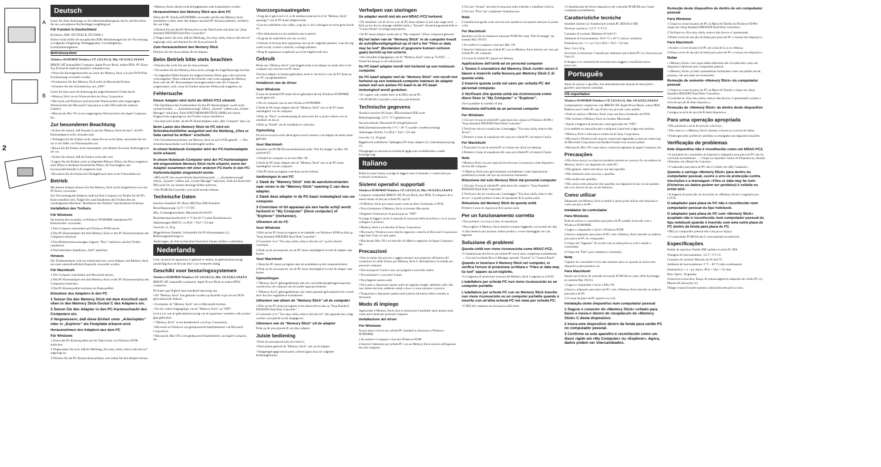A
B
2
Deutsch
Lesen Sie diese Anleitung vor der Inbetriebnahme genau durch, und bewahren Sie sie zum späteren Nachschlagen sorgfältig auf.
Für Kunden in Deutschland
Richtlinie: EMC EN 55022 B, EN 50082-1
Dieses Gerät erfüllt die europäischen EMC-Bestimmungen für die Verwendung in folgender Umgebung: Wohngegenden, Gewerbegebiete, Leichtindustriegebiete.
Betriebssystem
Windows 95/98/98SE/Windows CE 1.0/2.0/2.11, Mac OS 8.5/8.5.1/8.6/9.0
IBM PC/AT kompatibler Computer, Apple Power Book, andere PDA. PC-Karte Typ II Schacht muß als Standard vorhanden sein.
• Wenn Sie Kartengerätetreiber ist, kann der Memory Stick wie eine DOS-Disk Formatierung verwendet werden.
• Formatieren Sie den Memory Stick nicht im Macintosh-Format.
• Schieben Sie den Schreibschutz auf „OFF“.
Lesen Sie bitte auch die Anleitung des angeschlossenen Geräts durch.
• Memory Stick ist ein Warenzeichen der Sony Corporation.
• Microsoft und Windows sind entweder Warenzeichen oder eingetragene Warenzeichen der Microsoft Corporation in den USA und/oder anderen Ländern.
• Macintosh, Mac OS ist ein eingetragenes Warenzeichen der Apple Computer, Inc.
Zur besonderen Beachtung
• Achten Sie darauf, daß Kontakt A und der Memory Stick-Sockel C des PC-Kartenadapters nicht verstaubt sind.
• Verbiegen Sie die Einheit nicht, lassen Sie sie nicht fallen, und stellen Sie sie nie in der Nähe von Wärmequellen auf.
• Bauen Sie die Einheit nicht auseinander, und nehmen Sie keine Änderungen an ihr vor.
• Achten Sie darauf, daß die Einheit nicht naß wird.
• Lagern Sie die Einheit nicht an folgenden Plätzen: Plätze, die Hitze ausgesetzt sind; Plätze in direktem Sonnenlicht; Plätze, die Feuchtigkeit und korrosionsfördernder Luft ausgesetzt sind.
• Bewahren Sie die Einheit bei Nichtgebrauch stets in der Schutzhülle auf.
Betrieb
Mit diesem Adapter können Sie den Memory Stick (nicht mitgeliefert) wie eine PC-Karte verwenden.
Zur Verwendung des Adapters muß auf dem Computer ein Treiber für die PC-Karte installiert sein. Folgen Sie zum Installieren des Treibers den im nachfolgenden Abschnitt "Installation des Treibers" beschriebenen Schritten.
Installation des Treibers
Für Windows
Sie können den normalen, in Windows 95/98/98SE enthaltenen PC-Kartentreiber verwenden.
1 Den Computer einschalten und Windows 95/98 starten.
2 Den PC-Kartenadapter mit dem Memory Stick in den PC-Kartensteckplatz des Computers einsetzen.
3 Den Bildschirmanweisungen folgend, "Next" anklicken und den Treiber installieren.
4 Nach beendeter Installation „End“ anklicken.
Hinweis
Der Treiberassistent wird nur einmal aktiviert, wenn Adapter und Memory Stick mit einer unterschiedlichen Kapazität verwendet werden.
Für Macintosh
1 Den Computer einschalten und Macintosh starten.
2 Den PC-Kartenadapter mit dem Memory Stick in den PC-Kartensteckplatz des Computers einstecken.
3 Das PC-Kartensymbol erscheint im Desktop-Bild.
Einsetzen des Adapters in den PC
1 Setzen Sie den Memory Stick mit dem Anschluß nach oben in den Memory Stick-Sockel C des Adapters ein.
2 Setzen Sie den Adapter in den PC-Kartenschacht des Computers ein.
3 Vergewissern, daß diese Einheit unter „Arbeitsplatz“ oder in „Explorer“ als Festplatte erkannt wird.
Herausnehmen des Adapters aus dem PC
Für Windows
1 Zuerst das PC-Kartensymbol auf der Task-Leiste von Windows 95/98 anklicken.
2 Vergewissern Sie sich, daß die Meldung „You may safely remove this device“ angezeigt ist.
3 Drücken Sie die PC-Karten-Auswurftaste, und ziehen Sie den Adapter heraus.
• Memory Sticks dürfen nicht defragmentiert oder komprimiert werden.
Herausnehmen des Memory Stick aus dem PC
Wenn der PC Windows95/98/98SE verwendet und Sie den Memory Stick entnehmen wollen, ohne den Adapter aus dem PC herauszunehmen, verfahren Sie wie folgt.
1 Klicken Sie auf das PC-Karten-Icon in der Task-Leiste und dann auf „Stop Standard IDE/ESDI Hard Disc Controller“.
2 Vergewissern Sie sich, daß die Meldung „You may safely remove this device“ angezeigt wird, und drücken Sie die Auswurftaste B.
Zum Herausnehmen des Memory Stick
Drücken Sie die Auswurftaste B am Adapter.
Beim Betrieb bitte stets beachten
• Drücken Sie nicht fest auf die Auswurftaste.
• Verwenden Sie den Memory Stick nicht, solange die Zugriffsanzeige leuchtet.
• In folgenden Fällen können die aufgezeichneten Daten ganz oder teilweise verlorengehen: Wenn während des Schreib- oder Lesevorgangs der Memory Stick oder der PC-Kartenadapter herausgenommen oder der Computer ausgeschaltet wird; wenn die Einheit statischer Elektrizität ausgesetzt ist.
Fehlersuche
Dieser Adapter wird nicht als MSAC-PC2 erkannt.
• Die Installation des Gerätetreibers für den PC-Kartenadapter wurde nicht normal beendet. → „Systemsteuerung“ öffnen, „System“ wählen und „Geräte-Manager“ anklicken. Falls SONY/MEMORYSTICK (MSR) mit einem Fragezeichen angezeigt ist, den Treiber erneut installieren.
• Sie sind nicht sicher, ob der PC-Kartenadapter unter „My Computer“ aktiv ist.
Beim Laden des Memory Stick im PC wird ein Schreibschutzfehler ausgelöst und die Meldung „Files or Data cannot be written“ erscheint.
• Der Schreibschutzschieber am Memory Stick ist auf LOCK gestellt. → Den Schreibschutzschieber auf Schreibfreigabe stellen.
In einem Notebook-Computer wird der PC-Kartenadapter nicht erkannt.
In einem Notebook-Computer wird der PC-Kartenadapter mit eingesetztem Memory Stick nicht erkannt, wenn der Adapter zusammen mit einer anderen PC-Karte in den PC-Kartensteckplatz eingesteckt wurde.
• IRQ am PC hat unzureichende Speicherkapazität. → „Systemsteuerung“ öffnen, „System“ wählen und „Geräte-Manager“ anklicken. Falls die Kontroller-IRQ nicht frei ist, können derartige Fehler auftreten.
• Der PCMCIA-Controller wird nicht korrekt erkannt.
Technische Daten
Interface-Standard: PC-Karte ATA/True IDE-Standard
Betriebsspannung: 3,3 V / 5 V DC
Max. Leistungsaufnahme: Maximum 60 mA DC
Betriebstemperaturbereich: 0 °C bis 40 °C (ohne Kondensation)
Abmessungen (B/H/T): ca. 85,6 × 54,0 × 5,0 mm
Gewicht: ca. 30 g
Mitgeliefertes Zubehör: Schutzhülle für PC-Kartenadapter (1), Bedienungsanleitung (1)
Änderungen, die dem technischen Fortschritt dienen, bleiben vorbehalten.
Nederlands
Lees, alvorens de apparatuur in gebruik te nemen, de gebruiksaanwijzing aandachtig door en bewaar deze voor eventuele naslag.
Geschikt voor besturingssystemen
Windows 95/98/98SE/Windows CE 1.0/2.0/2.11, Mac OS 8.5/8.5.1/8.6/9.0
IBM PC/AT compatible computers, Apple Power Book en andere PDA-computers.
PC-kaart type II gleuf moet standaard aanwezig zijn.
• De "Memory Stick" kan gebruikt worden op dezelfde wijze als een DOS-geformatteerde diskette.
• Formatteer de "Memory Stick" niet in Macintosh-formaat.
• Zet het wisbeveiligingslipje van de "Memory Stick" op "OFF".
Lees a.u.b. ook de gebruiksaanwijzing van de apparatuur waarmee u dit product gaat gebruiken.
• "Memory Stick" is een handelsmerk van Sony Corporation.
• Microsoft en Windows zijn gedeponeerde handelsmerken van Microsoft Corporation.
• Macintosh, Mac OS is een gedeponeerd handelsmerk van Apple Computer, Inc.
Voorzorgsmaatregelen
• Zorg dat er geen stof e.d. in de aansluitcontacten A of de "Memory Stick" opening C van de PC-kaart adapter komt.
• Laat de onderdelen niet vallen, zorg dat ze niet verbuigen en oefen geen kracht uit.
• Niet demonteren en niet proberen aan te passen.
• Zorg dat de onderdelen niet nat worden.
• Gebruik en bewaar deze apparatuur niet op de volgende plaatsen: waar het erg warm wordt; in direct zonlicht; vochtige plaatsen.
• Berg de apparatuur na gebruik op in het bijgeleverde etui.
Gebruik
Plaats een "Memory Stick" (niet bijgeleverd) in de adapter en steek deze in de computer als ware het een PC-kaart.
Om deze adapter te kunnen gebruiken, moet er een driver voor de PC-kaart op uw PC zijn geïnstalleerd.
Installeren van de driver
Voor Windows
U kunt de standaard PC-kaart driver gebruiken die bij Windows 95/98/98SE wordt geleverd.
1 Zet de computer aan en start Windows 95/98/98SE.
2 Steek de PC-kaart adapter met de "Memory Stick" erin in de PC-kaart insteekgleuf van de computer.
3 Klik op "Next" overeenkomstig de instructies die u op het scherm ziet en installeer de driver.
4 Klik op "Einde" om de installatie te voltooien.
Opmerking
De driver-wizard wordt alleen geactiveerd wanneer u de adapter de eerste maal gebruikt.
Voor Macintosh
Installeer een PCMCIA extensiebestand onder "File Exchange" op Mac OS systeem 8.5.
1 Schakel de computer in en start Mac OS.
2 Steek de PC-kaart adapter met de "Memory Stick" erin in de PC-kaart insteekgleuf van de computer.
3 Het PC-kaart pictogram verschijnt op het scherm.
Aanbrengen in een PC
1 Steek de "Memory Stick" met de aansluitcontacten naar voren in de "Memory Stick" opening C van deze adapter.
2 Steek deze adapter in de PC-kaart insteekgleuf van uw computer.
3 Controleer of dit apparaat als een harde schijf wordt herkend in "My Computer" (Deze computer) of "Explorer" (Verkenner).
Uitnemen uit de PC
Voor Windows
1 Klik op het PC-kaart pictogram in de taakbalk van Windows 95/98 en klik op "Stop Standard IDE/ESDI Hard Disk Controller".
2 Controleer of er "You may safely remove this device" op het scherm verschijnt.
3 Druk op de uitwerptoets van de PC-kaart insteekgleuf en trek de adapter naar buiten.
Voor Macintosh
1 Sleep het PC-kaart pictogram naar de prullenbak op het computerscherm.
2 Druk op de uitwerptoets van de PC-kaart insteekgleuf en trek de adapter naar buiten.
Opmerkingen
• "Memory Stick" geheugenblokjes met een verschillende geheugencapaciteit worden door de computer als een ander apparaat herkend.
• "Memory Stick" geheugenblokjes zijn reeds optimaal geformatteerd en u hoeft deze dus niet nogmaals te formatteren.
Uitnemen van alleen de "Memory Stick" uit de computer
1 Klik op het PC-kaart pictogram in het takenveld en dan op "Stop Standard IDE/ESDI Hard Disk Controller".
2 Controleer of er "You may safely remove this device" (dit apparaat kan veilig worden verwijderd) wordt aangegeven.
Uitnemen van de "Memory Stick" uit de adapter
Druk op de uitwerptoets B van deze adapter.
Juiste bediening
• Druk de uitwerptoets niet al te hard in.
• Haal tijdens gebruik de "Memory Stick" niet uit de adapter.
• Vastgelegde gegevens kunnen verloren gaan door de volgende bedieningsfouten.
Verhelpen van storingen
De adapter wordt niet als een MSAC-PC2 herkend.
• De installatie van de driver voor de PC-kaart adapter is niet juist uitgevoerd. → Klik op het device manager tabblad nadat u "System" (Systeem) geopend hebt in "Control Panel" (Configuratiescherm).
• De PC-kaart adapter wordt niet in "My computer" (Deze computer) getoond.
Bij het laden van de "Memory Stick" in de computer treedt de schrijfbeveiligingsfout op of ziet u het "Files or data may be lost" (Bestanden of gegevens kunnen verloren gaan) bericht op het scherm.
• Het schrijfbeveiligingslipje van de "Memory Stick" staat op "LOCK". → Schuif het knopje in de schrijfstand.
De PC-kaart adapter wordt niet herkend op een notebook-computer.
De PC-kaart adapter met de "Memory Stick" erin wordt niet herkend op een notebook-computer wanneer de adapter samen met een andere PC-kaart in de PC-kaart insteekgleuf wordt gestoken.
• Er is geen vrije ruimte meer in de IRQ van de PC.
• De PCMCIA Controller wordt niet juist herkend.
Technische gegevens
Aansluit-interface PC-kaart: ATA/standaard IDE norm
Bedrijfsspanning: 3,3 V / 5 V gelijkstroom
Stroomverbruik: Maximaal 60 mA gelijkstroom
Bedrijfstemperatuurbereik: 0 °C - 40 °C (zonder condensvorming)
Afmetingen (b/h/d): Ca. 85,6 × 54,0 × 5,0 mm
Gewicht: Ca. 30 gram
Bijgeleverd toebehoren: Opbergetui PC-kaart adapter (1), Gebruiksaanwijzing (1)
Wijzigingen in ontwerp en technische gegevens voorbehouden, zonder kennisgeving.
Italiano
Prima di usare l'unità, si prega di leggere tutto il manuale, e conservarlo per eventuali consultazioni.
Sistemi operativi supportati
Windows 95/98/98SE/Windows CE 1.0/2.0/2.11, Mac OS 8.5/8.5.1/8.6/9.0
Computer compatibili IBM PC/AT, Power Book, altri PDA. Il computer deve essere dotato di slot per scheda PC tipo II.
• Il Memory Stick può essere usato come un disco formattato in DOS.
• Non riformattare il Memory Stick in formato Macintosh.
• Regolare l'interruttore di protezione su "OFF".
Si prega di leggere anche il manuale di istruzioni della macchina a cui si sta per collegare il prodotto.
• Memory Stick è un marchio di Sony Corporation.
• Microsoft e Windows sono marchi registrati o marchi di Microsoft Corporation negli Stati Uniti e/o altri paesi.
• Macintosh, Mac OS è un marchio di fabbrica registrato da Apple Computer, Inc.
Precauzioni
• Fare in modo che polvere o oggetti estranei non penetrino all'interno del connettore A e della fessura per Memory Stick C dell'adattatore di scheda per personal computer.
• Non sottoporre l'unità a urti, non piegarla e non farla cadere.
• Non smontare o convertire l'unità.
• Non bagnare questa unità.
• Non usare o depositare questa unità nei seguenti luoghi: ambienti caldi, alla luce diretta del sole, ambienti umidi o dove vi sono sostanze corrosive.
• Trasportare o depositare questa unità inserita all'interno della custodia in dotazione.
Modo di impiego
Applicando il Memory Stick (non in dotazione) è possibile usare questa unità come una scheda per personal computer.
Installazione del driver
Per Windows
Si può usare il driver per scheda PC standard in dotazione a Windows 95/98/98SE.
1 Accendere il computer e lanciare Windows 95/98.
2 Inserire l'adattatore per scheda PC con un Memory Stick inserito nell'apposito slot del computer.
3 Cliccare "Avanti" secondo le istruzioni sullo schermo e installare il driver.
4 Cliccare "Fine" per completare l'installazione.
Nota
L'installazione guida viene attivata solo quando si usa questa unità per la prima volta.
Per Macintosh
Installare un file di estensione funzione PCMCIA come "File Exchange" sul sistema Mac OS 8.5.
1 Accendere il computer e lanciare Mac OS.
2 Inserire l'adattatore per scheda PC con un Memory Stick inserito nel vano per scheda PC del computer.
3 L'icona di scheda PC appare sul desktop.
Applicazione dell'unità ad un personal computer
1 Tenere il connettore del Memory Stick rivolto verso il basso e inserirlo nella fessura per Memory Stick C di questa unità.
2 Inserire questa unità nel vano per scheda PC del personal computer.
3 Verificare che questa unità sia riconosciuta come disco fisso in "My Computer" o "Explorer".
Ora è possibile lo scambio di dati.
Rimozione dell'unità da un personal computer
Per Windows
1 Cliccare l'icona di scheda PC sulla barra dei compiti di Windows 95/98 e "Stop Standard IDE/ESDI Hard Disk Controller".
2 Verificare che sia visualizzato il messaggio "You may safely remove this device".
3 Premere il tasto di espulsione del vano per scheda PC ed estrarre l'unità.
Per Macintosh
1 Trascinare l'icona di scheda PC al cestino dei rifiuti sul desktop.
2 Premere il tasto di espulsione del vano per scheda PC ed estrarre l'unità.
Note
• Memory Stick con una capacità diversa sono riconosciuti come dispositivi diversi dal computer.
• I Memory Stick sono già formattati ottimalmente come impostazione predefinita in modo che non sia necessario formattarli.
Rimozione del solo Memory Stick dal personal computer
1 Cliccare l'icona di scheda PC sulla barra dei compiti e "Stop Standard IDE/ESDI Hard Disk Controller".
2 Verificare che sia visualizzato il messaggio "You may safely remove this device" e quindi premere il tasto di espulsione B di questa unità.
Rimozione del Memory Stick da questa unità
Premere il tasto di espulsione B di questa unità.
Per un funzionamento corretto
• Non premere con forza il tasto di espulsione.
• Non togliere il Memory Stick mentre si stanno leggendo o scrivendo dei dati.
• I dati memorizzati possono andare perduti o venire danneggiati nei casi seguenti.
Soluzione di problemi
Questa unità non viene riconosciuta come MSAC-PC2.
• L'installazione del driver per scheda PC non è stata completata normalmente. → Cliccare la scheda Device Manager aprendo "System" in "Control Panel".
Quando si inserisce il Memory Stick nel computer, si verifica l'errore di protezione scrittura e "Files or data may be lost" appare su un biglietto.
• La linguetta di protezione scrittura del Memory Stick è regolata su LOCK.
L'adattatore per scheda PC non viene riconosciuto su un computer portatile.
L'adattatore per scheda PC con un Memory Stick inserito non viene riconosciuto su un computer portatile quando è inserito con un'altra scheda PC nel vano per scheda PC.
• L'IRQ del computer non ha spazio sufficiente.
• L'installazione del driver dispositivo del controller PCMCIA non è stata completata normalmente.
Caratteristiche tecniche
Standard interfaccia: Standard per scheda PC ATA/True IDE
Tensione operativa: 3,3 V / 5 V CC
Consumo di corrente: Massimo 60 mA CC
Ambiente di funzionamento: Da 0 °C a 40 °C (senza condensa)
Dimensioni (la × a × p): Circa 85,6 × 54,0 × 5,0 mm
Peso: Circa 30 g
Accessori in dotazione: Custodia per adattatore per scheda PC (1), Istruzioni per l'uso (1)
Il disegno e le caratteristiche tecniche sono soggetti a modifiche senza preavviso.
Português
Antes de utilizar o aparelho, leia atentamente este manual de instruções e guarde-o para futuras consultas.
OS suportados
Windows 95/98/98SE/Windows CE 1.0/2.0/2.11, Mac OS 8.5/8.5.1/8.6/9.0
Computadores compatíveis com IBM PC/AT, Apple Power Book, outros PDA. Ranhura para Cartão PC tipo II deve ser provida como padrão.
• Pode-se utilizar o Memory Stick como um disco formatado em DOS.
• Não formate o Memory Stick no formato Macintosh.
• Ajuste a lingueta de protecção contra gravação em "OFF".
Leia também as instruções para a máquina à qual está a ligar este produto.
• Memory Stick é uma marca comercial da Sony Corporation.
• Microsoft e Windows são marcas comerciais registadas ou marcas comerciais da Microsoft Corporation nos Estados Unidos e/ou noutros países.
• Macintosh, Mac OS é uma marca comercial registada da Apple Computer, Inc.
Precauções
• Não deixe que pó ou objectos estranhos entrem no conector A e na ranhura do Memory Stick C do adaptador de cartão PC.
• Não golpeie, dobre nem deixe cair este aparelho.
• Não desmonte nem converta o aparelho.
• Não molhe este aparelho.
• Não utilize nem armazene este aparelho nos seguintes locais: locais quentes, sob a luz directa do sol, locais húmidos.
Como utilizar
Adaptando um Memory Stick (vendido à parte) pode utilizar este dispositivo como um placa de PC.
Instalador do controlador
Para Windows
Pode-se utilizar o controlador para placa de PC padrão fornecido com o Windows 95/98/98SE.
1 Ligue o computador e inicie o Windows 95/98.
2 Insira o adaptador para placa de PC com o Memory Stick inserido na ranhura para placa de PC do computador.
3 Clique em "Seguinte" de acordo com as instruções no ecrã e instale o controlador.
4 Clique em "Fim" para completar a instalação.
Nota
O gestor do controlador é activado somente uma vez quando se utiliza este dispositivo pela primeira vez.
Para Macintosh
Instale um ficheiro de extensão da função PCMCIA tal como «File Exchange» no sistema Mac OS 8.5.
1 Ligue o computador e inicie o Mac OS.
2 Insira o adaptador para placa de PC com o Memory Stick inserido na ranhura para placa de PC.
3 O ícone da placa de PC aparece no ecrã.
Instalação deste dispositivo num computador pessoal
1 Segure o conector de «Memory Stick» voltado para baixo e insira-o dentro do receptáculo de «Memory Stick» C deste dispositivo.
2 Insira este dispositivo dentro da fenda para cartão PC no computador pessoal.
3 Confirme se este aparelho é reconhecido como um disco rígido em «My Computer» ou «Explorer». Agora, dados podem ser intercambiados.
Remoção deste dispositivo de dentro de um computador pessoal
Para Windows
1 Clique no ícone da placa de PC na Barra de Tarefas do Windows 95/98 e clique em «Stop Standard IDE/ESDI Hard Disk Controller».
2 Verifique se «You may safely remove this device» é apresentado.
3 Prima a tecla de ejecção da fenda para placa de PC e extraia este dispositivo.
Para Macintosh
1 Arraste o ícone da placa de PC até a lata de Lixo no desktop.
2 Prima a tecla de ejecção da fenda para placa de PC e extraia este dispositivo.
Notas
• «Memory Stick» com capacidades diferentes são reconhecidos como um dispositivo diferente pelo computador pessoal.
• «Memory Stick» já estão optimamente formatados como um padrão inicial, portanto, não precisam ser formatados.
Remoção de somente «Memory Stick» do computador pessoal
1 Clique no ícone da placa de PC na Barra de Tarefas e clique em «Stop Standard IDE/ESDI Hard Disk Controller».
2 Confirme se «You may safely remove this device» é apresentado e prima a tecla de ejecção B deste dispositivo.
Remoção de «Memory Stick» de dentro deste dispositivo
Carregue na tecla de ejecção B deste dispositivo.
Para uma operação apropriada
• Não pressione a tecla de ejecção com força.
• Não remova o «Memory Stick» durante a leitura ou a escrita de dados.
• Dados gravados podem ser perdidos ou estragados nas seguintes situações.
Verificação de problemas
Este dispositivo não é reconhecido como um MSAC-PC2.
• A instalação do controlador do dispositivo adaptador para placa de PC não foi concluída normalmente. → Clique no separador Gestor de Dispositivos, abrindo «Sistema» em «Painel de Controlo».
• O adaptador para placa de PC não é exibido em «My Computer».
Quando o carrega «Memory Stick» para dentro do computador pessoal, ocorre o erro de protecção contra inscrições e a mensagem «Files or data may be lost» (Ficheiros ou dados podem ser perdidos) é exibida no ecran azul.
• A lingueta de protecção de inscrições no «Memory Stick» é regulada para LOCK.
O adaptador para placa de PC não é reconhecido num computador pessoal do tipo notebook.
O adaptador para placa de PC com «Memory Stick» acoplado não é reconhecido num computador pessoal do tipo notebook quando é inserido com uma outra placa de PC dentro da fenda para placa de PC.
• IRQ no computador pessoal está com pouco espaço.
• O controlador PCMCIA não é correctamente reconhecido.
Especificações
Padrão de interface: Padrão IDE autêntico/cartão PC ATA
Voltagem de funcionamento: 3,3 V / 5 V CC
Consumo de corrente: Máximo de 60 mA CC
Ambiente de funcionamento: 0 °C - 40 °C (não-condensante)
Dimensões (l × a × p): Aprox. 85,6 × 54,0 × 5,0 mm
Peso: Aprox. 30 gramas
Acessórios fornecidos: Estojo de armazenagem do adaptador de cartão PC (1), Manual de instruções (1)
Design e especificações sujeitos a alterações sem prévio aviso.